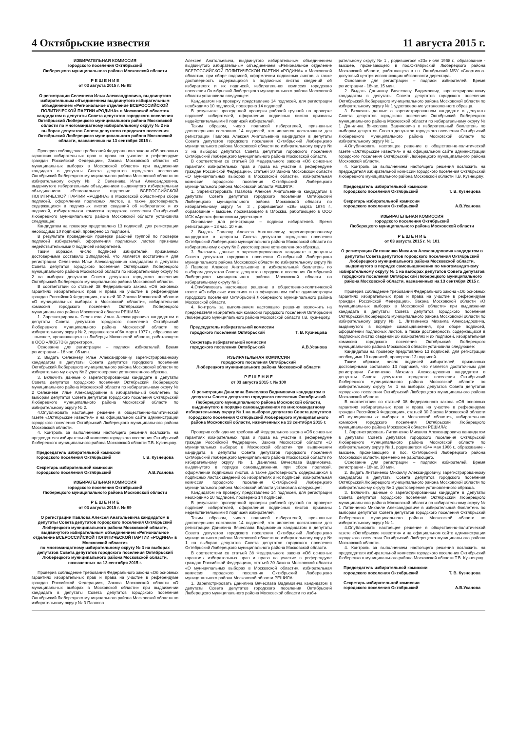4 Октябрьские известия 11 августа 2015 г.
ИЗБИРАТЕЛЬНАЯ КОМИССИЯ
городского поселения Октябрьский
Люберецкого муниципального района Московской области
Р Е Ш Е Н И Е
от 03 августа 2015 г. № 98
О регистрации Селезнева Ильи Александровича, выдвинутого избирательным объединением выдвинутого избирательным объединением «Региональное отделение ВСЕРОССИЙСКОЙ ПОЛИТИЧЕСКОЙ ПАРТИИ «РОДИНА» в Московской области» кандидатом в депутаты Совета депутатов городского поселения Октябрьский Люберецкого муниципального района Московской области по многомандатному избирательному округу № 2 на выборах депутатов Совета депутатов городского поселения Октябрьский Люберецкого муниципального района Московской области, назначенных на 13 сентября 2015 г.
Проверив соблюдение требований Федерального закона «Об основных гарантиях избирательных прав и права на участие в референдуме граждан Российской Федерации», Закона Московской области «О муниципальных выборах в Московской области» при выдвижении кандидата в депутаты Совета депутатов городского поселения Октябрьский Люберецкого муниципального района Московской области по избирательному округу № 2 Селезнева Ильи Александровича, выдвинутого избирательным объединением выдвинутого избирательным объединением «Региональное отделение ВСЕРОССИЙСКОЙ ПОЛИТИЧЕСКОЙ ПАРТИИ «РОДИНА» в Московской области»при сборе подписей, оформлении подписных листов, а также достоверность содержащихся в подписных листах сведений об избирателях и их подписей, избирательная комиссия городского поселения Октябрьский Люберецкого муниципального района Московской области установила следующее:
Кандидатом на проверку представлено 13 подписей, для регистрации необходимо 10 подписей, проверено 13 подписей.
В результате проведенной проверки рабочей группой по проверке подписей избирателей, оформления подписных листов признаны недействительными 0 подписей избирателей.
Таким образом, число подписей избирателей, признанных достоверными составило 13подписей, что является достаточным для регистрации Селезнева Ильи Александровича кандидатом в депутаты Совета депутатов городского поселения Октябрьский Люберецкого муниципального района Московской области по избирательному округу № 2 на выборах депутатов Совета депутатов городского поселения Октябрьский Люберецкого муниципального района Московской области.
В соответствии со статьей 38 Федерального закона «Об основных гарантиях избирательных прав и права на участие в референдуме граждан Российской Федерации», статьей 30 Закона Московской области «О муниципальных выборах в Московской области», избирательная комиссия городского поселения Октябрьский Люберецкого муниципального района Московской области РЕШИЛА:
1. Зарегистрировать Селезнева Илью Александровича кандидатом в депутаты Совета депутатов городского поселения Октябрьский Люберецкого муниципального района Московской области по избирательному округу № 2, родившегося «06» марта 1977 г., образование - высшее, проживающего в г.Люберцы Московской области, работающего в ООО «ЛЮБТЭК» директором.
Основание для регистрации – подписи избирателей. Время регистрации – 18 час. 05 мин.
2. Выдать Селезневу Илье Александровичу, зарегистрированному кандидатом в депутаты Совета депутатов городского поселения Октябрьский Люберецкого муниципального района Московской области по избирательно-му округу № 2 удостоверение установленного образца.
3. Включить данные о зарегистрированном кандидате в депутаты Совета депутатов городского поселения Октябрьский Люберецкого муниципального района Московской области по избирательному округу № 2 Селезневе Илье Александровиче в избирательный бюллетень по выборам депутатов Совета депутатов городского поселения Октябрьский Люберецкого муниципального района Московской области по избирательному округу № 2.
4.Опубликовать настоящее решение в общественно-политической газете «Октябрьские известия» и на официальном сайте администрации городского поселения Октябрьский Люберецкого муниципального района Московской области.
4. Контроль за выполнением настоящего решения возложить на председателя избирательной комиссии городского поселения Октябрьский Люберецкого муниципального района Московской области Т.В. Кузнецову.
Председатель избирательной комиссии
городского поселения Октябрьский Т. В. Кузнецова
Секретарь избирательной комиссии
городского поселения Октябрьский А.В.Усанова
ИЗБИРАТЕЛЬНАЯ КОМИССИЯ
городского поселения Октябрьский
Люберецкого муниципального района Московской области
Р Е Ш Е Н И Е
от 03 августа 2015 г. № 99
О регистрации Павлова Алексея Анатольевича кандидатом в депутаты Совета депутатов городского поселения Октябрьский Люберецкого муниципального района Московской области, выдвинутого избирательным объединением «Региональное отделение ВСЕРОССИЙСКОЙ ПОЛИТИЧЕСКОЙ ПАРТИИ «РОДИНА» в Московской области»
по многомандатному избирательному округу № 3 на выборах депутатов Совета депутатов городского поселения Октябрьский Люберецкого муниципального района Московской области, назначенных на 13 сентября 2015 г.
Проверив соблюдение требований Федерального закона «Об основных гарантиях избирательных прав и права на участие в референдуме граждан Российской Федерации», Закона Московской области «О муниципальных выборах в Московской области» при выдвижении кандидата в депутаты Совета депутатов городского поселения Октябрьский Люберецкого муниципального района Московской области по избирательному округу № 3 Павлова
Алексея Анатольевича, выдвинутого избирательным объединением выдвинутого избирательным объединением «Региональное отделение ВСЕРОССИЙСКОЙ ПОЛИТИЧЕСКОЙ ПАРТИИ «РОДИНА» в Московской области», при сборе подписей, оформлении подписных листов, а также достоверность содержащихся в подписных листах сведений об избирателях и их подписей, избирательная комиссия городского поселения Октябрьский Люберецкого муниципального района Московской области установила следующее:
Кандидатом на проверку представлено 14 подписей, для регистрации необходимо 10 подписей, проверено 14 подписей.
В результате проведенной проверки рабочей группой по проверке подписей избирателей, оформления подписных листов признаны недействительными 0 подписей избирателей.
Таким образом, число подписей избирателей, признанных достоверными составило 14 подписей, что является достаточным для регистрации Павлова Алексея Анатольевича кандидатом в депутаты Совета депутатов городского поселения Октябрьский Люберецкого муниципального района Московской области по избирательному округу № 3 на выборах депутатов Совета депутатов городского поселения Октябрьский Люберецкого муниципального района Московской области.
В соответствии со статьей 38 Федерального закона «Об основных гарантиях избирательных прав и права на участие в референдуме граждан Российской Федерации», статьей 30 Закона Московской области «О муниципальных выборах в Московской области», избирательная комиссия городского поселения Октябрьский Люберецкого муниципального района Московской области РЕШИЛА:
1. Зарегистрировать Павлова Алексея Анатольевича кандидатом в депутаты Совета депутатов городского поселения Октябрьский Люберецкого муниципального района Московской области по избирательному округу № 3 , родившегося «29» марта 1974 г., образование - высшее, проживающего в г.Москва, работающего в ООО ИСК «Ареал» финансовым директором.
Основание для регистрации – подписи избирателей. Время регистрации – 18 час. 10 мин.
2. Выдать Павлову Алексею Анатольевичу, зарегистрированному кандидатом в депутаты Совета депутатов городского поселения Октябрьский Люберецкого муниципального района Московской области по избирательному округу № 3 удостоверение установленного образца.
3. Включить данные о зарегистрированном кандидате в депутаты Совета депутатов городского поселения Октябрьский Люберецкого муниципального района Московской области по избирательному округу № 3 Павлове Алексее Анатольевиче в избирательный бюллетень по выборам депутатов Совета депутатов городского поселения Октябрьский Люберецкого муниципального района Московской области по избирательному округу № 3.
4.Опубликовать настоящее решение в общественно-политической газете «Октябрьские известия» и на официальном сайте администрации городского поселения Октябрьский Люберецкого муниципального района Московской области.
4. Контроль за выполнением настоящего решения возложить на председателя избирательной комиссии городского поселения Октябрьский Люберецкого муниципального района Московской области Т.В. Кузнецову.
Председатель избирательной комиссии
городского поселения Октябрьский Т. В. Кузнецова
Секретарь избирательной комиссии
городского поселения Октябрьский А.В.Усанова
ИЗБИРАТЕЛЬНАЯ КОМИССИЯ
городского поселения Октябрьский
Люберецкого муниципального района Московской области
Р Е Ш Е Н И Е
от 03 августа 2015 г. № 100
О регистрации Данилина Вячеслава Вадимовича кандидатом в депутаты Совета депутатов городского поселения Октябрьский Люберецкого муниципального района Московской области, выдвинутого в порядке самовыдвижения по многомандатному избирательному округу № 1 на выборах депутатов Совета депутатов городского поселения Октябрьский Люберецкого муниципального района Московской области, назначенных на 13 сентября 2015 г.
Проверив соблюдение требований Федерального закона «Об основных гарантиях избирательных прав и права на участие в референдуме граждан Российской Федерации», Закона Московской области «О муниципальных выборах в Московской области» при выдвижении кандидата в депутаты Совета депутатов городского поселения Октябрьский Люберецкого муниципального района Московской области по избирательному округу № 1 Данилина Вячеслава Вадимовича, выдвинутого в порядке самовыдвижения, при сборе подписей, оформлении подписных листов, а также достоверность содержащихся в подписных листах сведений об избирателях и их подписей, избирательная комиссия городского поселения Октябрьский Люберецкого муниципального района Московской области установила следующее:
Кандидатом на проверку представлено 14 подписей, для регистрации необходимо 10 подписей, проверено 14 подписей.
В результате проведенной проверки рабочей группой по проверке подписей избирателей, оформления подписных листов признаны недействительными 0 подписей избирателей.
Таким образом, число подписей избирателей, признанных достоверными составило 14 подписей, что является достаточным для регистрации Данилина Вячеслава Вадимовича кандидатом в депутаты Совета депутатов городского поселения Октябрьский Люберецкого муниципального района Московской области по избирательному округу № 1 на выборах депутатов Совета депутатов городского поселения Октябрьский Люберецкого муниципального района Московской области.
В соответствии со статьей 38 Федерального закона «Об основных гарантиях избирательных прав и права на участие в референдуме граждан Российской Федерации», статьей 30 Закона Московской области «О муниципальных выборах в Московской области», избирательная комиссия городского поселения Октябрьский Люберецкого муниципального района Московской области РЕШИЛА:
1. Зарегистрировать Данилина Вячеслава Вадимовича кандидатом в депутаты Совета депутатов городского поселения Октябрьский Люберецкого муниципального района Московской области по изби-
рательному округу № 1 , родившегося «23» июля 1958 г., образование - высшее, проживающего в пос.Октябрьский Люберецкого района Московской области, работающего в г.п. Октябрьский МБУ «Спортивно-досуговый центр» исполняющим обязанности директора.
Основание для регистрации – подписи избирателей. Время регистрации - 18час. 15 мин.
2. Выдать Данилину Вячеславу Вадимовичу, зарегистрированному кандидатом в депутаты Совета депутатов городского поселения Октябрьский Люберецкого муниципального района Московской области по избирательному округу № 1 удостоверение установленного образца.
3. Включить данные о зарегистрированном кандидате в депутаты Совета депутатов городского поселения Октябрьский Люберецкого муниципального района Московской области по избирательному округу № 1 Данилина Вячеслава Вадимовича в избирательный бюллетень по выборам депутатов Совета депутатов городского поселения Октябрьский Люберецкого муниципального района Московской области по избирательному округу № 1.
4.Опубликовать настоящее решение в общественно-политической газете «Октябрьские известия» и на официальном сайте администрации городского поселения Октябрьский Люберецкого муниципального района Московской области.
4. Контроль за выполнением настоящего решения возложить на председателя избирательной комиссии городского поселения Октябрьский Люберецкого муниципального района Московской области Т.В. Кузнецову.
Председатель избирательной комиссии
городского поселения Октябрьский Т. В. Кузнецова
Секретарь избирательной комиссии
городского поселения Октябрьский А.В.Усанова
ИЗБИРАТЕЛЬНАЯ КОМИССИЯ
городского поселения Октябрьский
Люберецкого муниципального района Московской области
Р Е Ш Е Н И Е
от 03 августа 2015 г. № 101
О регистрации Литвиненко Михаила Александровича кандидатом в депутаты Совета депутатов городского поселения Октябрьский Люберецкого муниципального района Московской области, выдвинутого в порядке самовыдвижения по многомандатному избирательному округу № 1 на выборах депутатов Совета депутатов городского поселения Октябрьский Люберецкого муниципального района Московской области, назначенных на 13 сентября 2015 г.
Проверив соблюдение требований Федерального закона «Об основных гарантиях избирательных прав и права на участие в референдуме граждан Российской Федерации», Закона Московской области «О муниципальных выборах в Московской области» при выдвижении кандидата в депутаты Совета депутатов городского поселения Октябрьский Люберецкого муниципального района Московской области по избирательному округу № 1, Литвиненко Михаила Александровича, выдвинутого в порядке самовыдвижения, при сборе подписей, оформлении подписных листов, а также достоверность содержащихся в подписных листах сведений об избирателях и их подписей, избирательная комиссия городского поселения Октябрьский Люберецкого муниципального района Московской области установила следующее:
Кандидатом на проверку представлено 13 подписей, для регистрации необходимо 10 подписей, проверено 13 подписей.
Таким образом, число подписей избирателей, признанных достоверными составило 13 подписей, что является достаточным для регистрации Литвиненко Михаила Александровича кандидатом в депутаты Совета депутатов городского поселения Октябрьский Люберецкого муниципального района Московской области по избирательному округу № 1 на выборах депутатов Совета депутатов городского поселения Октябрьский Люберецкого муниципального района Московской области.
В соответствии со статьей 38 Федерального закона «Об основных гарантиях избирательных прав и права на участие в референдуме граждан Российской Федерации», статьей 30 Закона Московской области «О муниципальных выборах в Московской области», избирательная комиссия городского поселения Октябрьский Люберецкого муниципального района Московской области РЕШИЛА:
1. Зарегистрировать Литвиненко Михаила Александровича кандидатом в депутаты Совета депутатов городского поселения Октябрьский Люберецкого муниципального района Московской области по избирательному округу № 1, родившегося «24» мая 1966 г., образование - высшее, проживающего в пос. Октябрьский Люберецкого района Московской области, временно не работающего.
Основание для регистрации – подписи избирателей. Время регистрации - 18час. 20 мин.
2. Выдать Литвиненко Михаилу Александровичу, зарегистрированному кандидатом в депутаты Совета депутатов городского поселения Октябрьский Люберецкого муниципального района Московской области по избирательно-му округу № 1 удостоверение установленного образца.
3. Включить данные о зарегистрированном кандидате в депутаты Совета депутатов городского поселения Октябрьский Люберецкого муниципального района Московской области по избирательному округу № 1 Литвиненко Михаиле Александровиче в избирательный бюллетень по выборам депутатов Совета депутатов городского поселения Октябрьский Люберецкого муниципального района Московской области по избирательному округу № 1.
4.Опубликовать настоящее решение в общественно-политической газете «Октябрьские известия» и на официальном сайте администрации городского поселения Октябрьский Люберецкого муниципального района Московской области.
4. Контроль за выполнением настоящего решения возложить на председателя избирательной комиссии городского поселения Октябрьский Люберецкого муниципального района Московской области Т.В. Кузнецову.
Председатель избирательной комиссии
городского поселения Октябрьский Т. В. Кузнецова
Секретарь избирательной комиссии
городского поселения Октябрьский А.В.Усанова